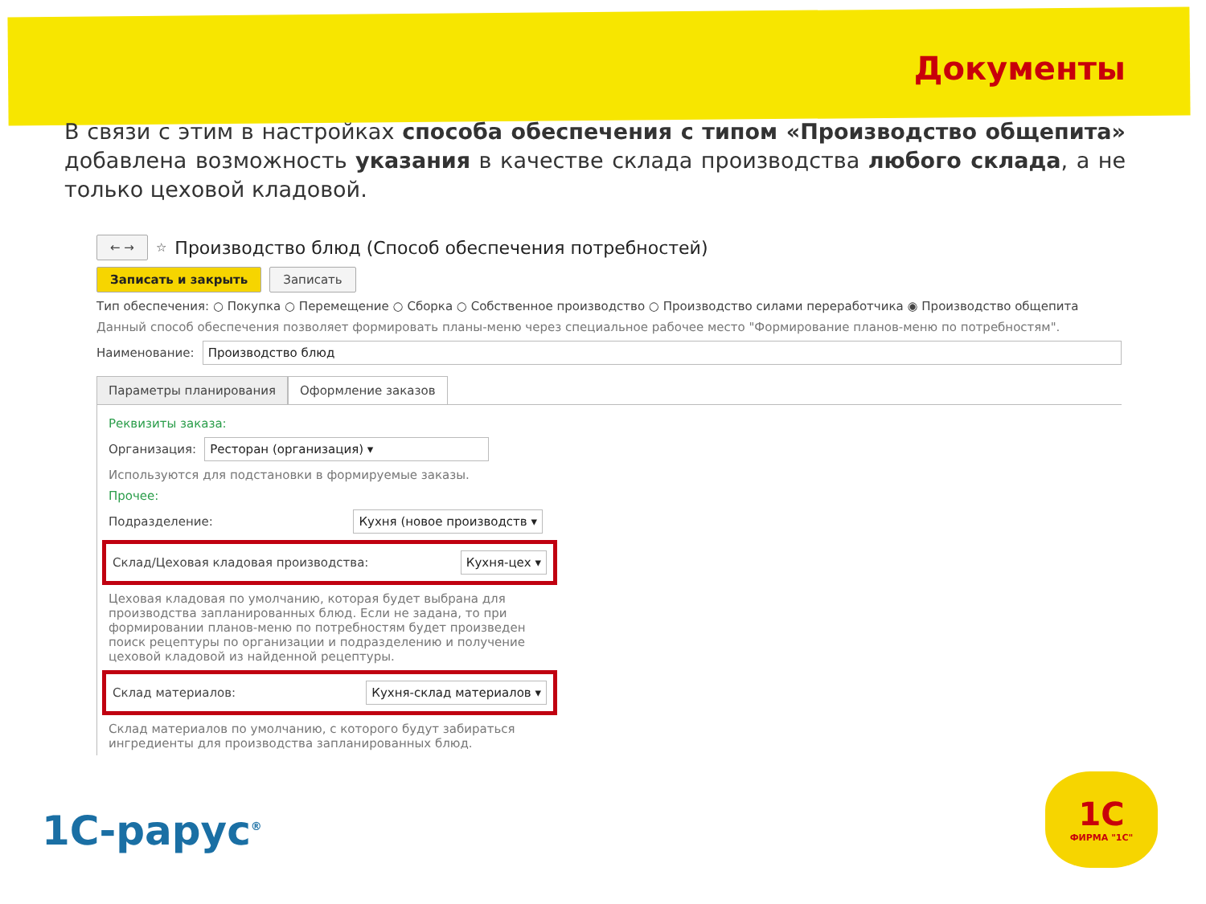Документы
В связи с этим в настройках способа обеспечения с типом «Производство общепита» добавлена возможность указания в качестве склада производства любого склада, а не только цеховой кладовой.
← → ☆ Производство блюд (Способ обеспечения потребностей)
Записать и закрыть Записать
Тип обеспечения: ○ Покупка ○ Перемещение ○ Сборка ○ Собственное производство ○ Производство силами переработчика ◉ Производство общепита
Данный способ обеспечения позволяет формировать планы-меню через специальное рабочее место "Формирование планов-меню по потребностям".
Наименование: Производство блюд
Параметры планирования Оформление заказов
Реквизиты заказа:
Организация: Ресторан (организация) ▾
Используются для подстановки в формируемые заказы.
Прочее:
Подразделение: Кухня (новое производств ▾
Склад/Цеховая кладовая производства: Кухня-цех ▾
Цеховая кладовая по умолчанию, которая будет выбрана для производства запланированных блюд. Если не задана, то при формировании планов-меню по потребностям будет произведен поиск рецептуры по организации и подразделению и получение цеховой кладовой из найденной рецептуры.
Склад материалов: Кухня-склад материалов ▾
Склад материалов по умолчанию, с которого будут забираться ингредиенты для производства запланированных блюд.
1С-рарус<sup>®</sup>
1С
ФИРМА "1С"